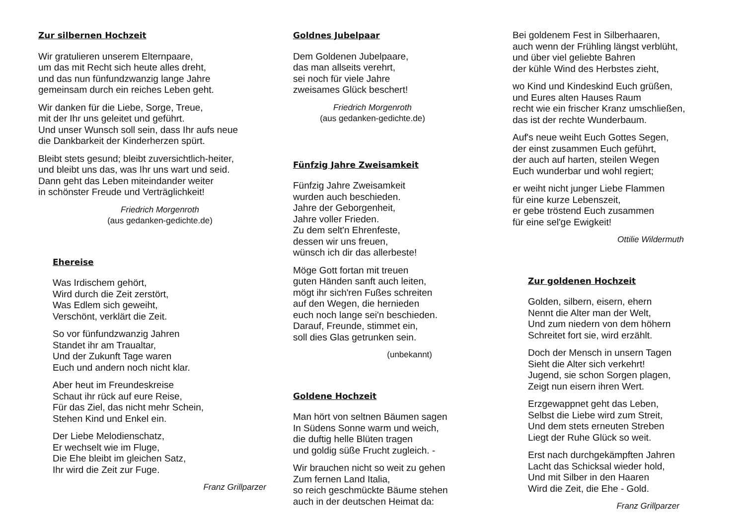Zur silbernen Hochzeit
Wir gratulieren unserem Elternpaare,
um das mit Recht sich heute alles dreht,
und das nun fünfundzwanzig lange Jahre
gemeinsam durch ein reiches Leben geht.
Wir danken für die Liebe, Sorge, Treue,
mit der Ihr uns geleitet und geführt.
Und unser Wunsch soll sein, dass Ihr aufs neue
die Dankbarkeit der Kinderherzen spürt.
Bleibt stets gesund; bleibt zuversichtlich-heiter,
und bleibt uns das, was Ihr uns wart und seid.
Dann geht das Leben miteindander weiter
in schönster Freude und Verträglichkeit!
Friedrich Morgenroth
(aus gedanken-gedichte.de)
Ehereise
Was Irdischem gehört,
Wird durch die Zeit zerstört,
Was Edlem sich geweiht,
Verschönt, verklärt die Zeit.
So vor fünfundzwanzig Jahren
Standet ihr am Traualtar,
Und der Zukunft Tage waren
Euch und andern noch nicht klar.
Aber heut im Freundeskreise
Schaut ihr rück auf eure Reise,
Für das Ziel, das nicht mehr Schein,
Stehen Kind und Enkel ein.
Der Liebe Melodienschatz,
Er wechselt wie im Fluge,
Die Ehe bleibt im gleichen Satz,
Ihr wird die Zeit zur Fuge.
Franz Grillparzer
Goldnes Jubelpaar
Dem Goldenen Jubelpaare,
das man allseits verehrt,
sei noch für viele Jahre
zweisames Glück beschert!
Friedrich Morgenroth
(aus gedanken-gedichte.de)
Fünfzig Jahre Zweisamkeit
Fünfzig Jahre Zweisamkeit
wurden auch beschieden.
Jahre der Geborgenheit,
Jahre voller Frieden.
Zu dem selt'n Ehrenfeste,
dessen wir uns freuen,
wünsch ich dir das allerbeste!
Möge Gott fortan mit treuen
guten Händen sanft auch leiten,
mögt ihr sich'ren Fußes schreiten
auf den Wegen, die hernieden
euch noch lange sei'n beschieden.
Darauf, Freunde, stimmet ein,
soll dies Glas getrunken sein.
(unbekannt)
Goldene Hochzeit
Man hört von seltnen Bäumen sagen
In Südens Sonne warm und weich,
die duftig helle Blüten tragen
und goldig süße Frucht zugleich. -
Wir brauchen nicht so weit zu gehen
Zum fernen Land Italia,
so reich geschmückte Bäume stehen
auch in der deutschen Heimat da:
Bei goldenem Fest in Silberhaaren,
auch wenn der Frühling längst verblüht,
und über viel geliebte Bahren
der kühle Wind des Herbstes zieht,
wo Kind und Kindeskind Euch grüßen,
und Eures alten Hauses Raum
recht wie ein frischer Kranz umschließen,
das ist der rechte Wunderbaum.
Auf's neue weiht Euch Gottes Segen,
der einst zusammen Euch geführt,
der auch auf harten, steilen Wegen
Euch wunderbar und wohl regiert;
er weiht nicht junger Liebe Flammen
für eine kurze Lebenszeit,
er gebe tröstend Euch zusammen
für eine sel'ge Ewigkeit!
Ottilie Wildermuth
Zur goldenen Hochzeit
Golden, silbern, eisern, ehern
Nennt die Alter man der Welt,
Und zum niedern von dem höhern
Schreitet fort sie, wird erzählt.
Doch der Mensch in unsern Tagen
Sieht die Alter sich verkehrt!
Jugend, sie schon Sorgen plagen,
Zeigt nun eisern ihren Wert.
Erzgewappnet geht das Leben,
Selbst die Liebe wird zum Streit,
Und dem stets erneuten Streben
Liegt der Ruhe Glück so weit.
Erst nach durchgekämpften Jahren
Lacht das Schicksal wieder hold,
Und mit Silber in den Haaren
Wird die Zeit, die Ehe - Gold.
Franz Grillparzer